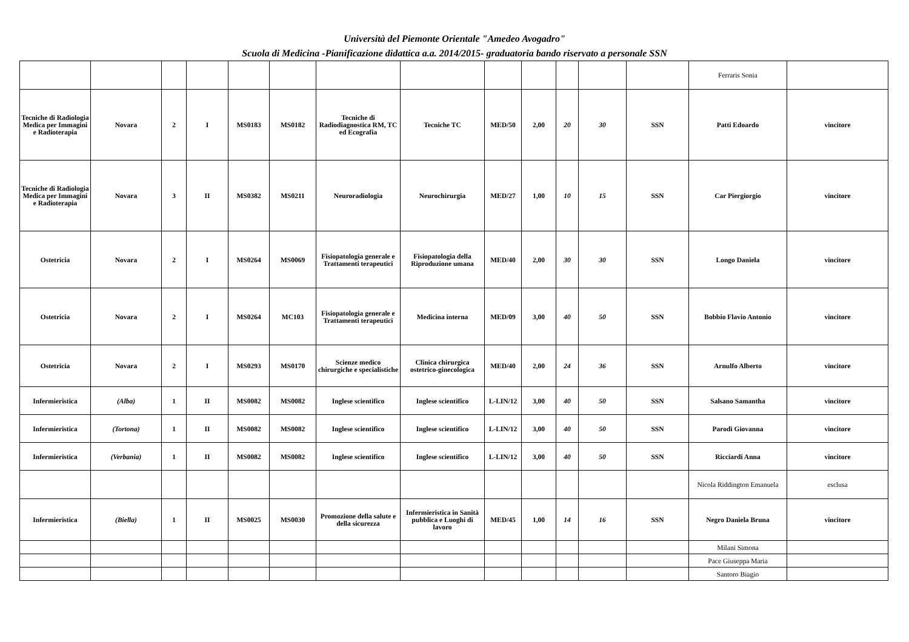Università del Piemonte Orientale "Amedeo Avogadro"
Scuola di Medicina -Pianificazione didattica a.a. 2014/2015- graduatoria bando riservato a personale SSN
| | | | | | | | | | | | | | Ferraris Sonia | |
| Tecniche di Radiologia Medica per Immagini e Radioterapia | Novara | 2 | I | MS0183 | MS0182 | Tecniche di Radiodiagnostica RM, TC ed Ecografia | Tecniche TC | MED/50 | 2,00 | 20 | 30 | SSN | Patti Edoardo | vincitore |
| Tecniche di Radiologia Medica per Immagini e Radioterapia | Novara | 3 | II | MS0382 | MS0211 | Neuroradiologia | Neurochirurgia | MED/27 | 1,00 | 10 | 15 | SSN | Car Piergiorgio | vincitore |
| Ostetricia | Novara | 2 | I | MS0264 | MS0069 | Fisiopatologia generale e Trattamenti terapeutici | Fisiopatologia della Riproduzione umana | MED/40 | 2,00 | 30 | 30 | SSN | Longo Daniela | vincitore |
| Ostetricia | Novara | 2 | I | MS0264 | MC103 | Fisiopatologia generale e Trattamenti terapeutici | Medicina interna | MED/09 | 3,00 | 40 | 50 | SSN | Bobbio Flavio Antonio | vincitore |
| Ostetricia | Novara | 2 | I | MS0293 | MS0170 | Scienze medico chirurgiche e specialistiche | Clinica chirurgica ostetrico-ginecologica | MED/40 | 2,00 | 24 | 36 | SSN | Arnulfo Alberto | vincitore |
| Infermieristica | (Alba) | 1 | II | MS0082 | MS0082 | Inglese scientifico | Inglese scientifico | L-LIN/12 | 3,00 | 40 | 50 | SSN | Salsano Samantha | vincitore |
| Infermieristica | (Tortona) | 1 | II | MS0082 | MS0082 | Inglese scientifico | Inglese scientifico | L-LIN/12 | 3,00 | 40 | 50 | SSN | Parodi Giovanna | vincitore |
| Infermieristica | (Verbania) | 1 | II | MS0082 | MS0082 | Inglese scientifico | Inglese scientifico | L-LIN/12 | 3,00 | 40 | 50 | SSN | Ricciardi Anna | vincitore |
| | | | | | | | | | | | | | Nicola Riddington Emanuela | esclusa |
| Infermieristica | (Biella) | 1 | II | MS0025 | MS0030 | Promozione della salute e della sicurezza | Infermieristica in Sanità pubblica e Luoghi di lavoro | MED/45 | 1,00 | 14 | 16 | SSN | Negro Daniela Bruna | vincitore |
| | | | | | | | | | | | | | Milani Simona | |
| | | | | | | | | | | | | | Pace Giuseppa Maria | |
| | | | | | | | | | | | | | Santoro Biagio | |